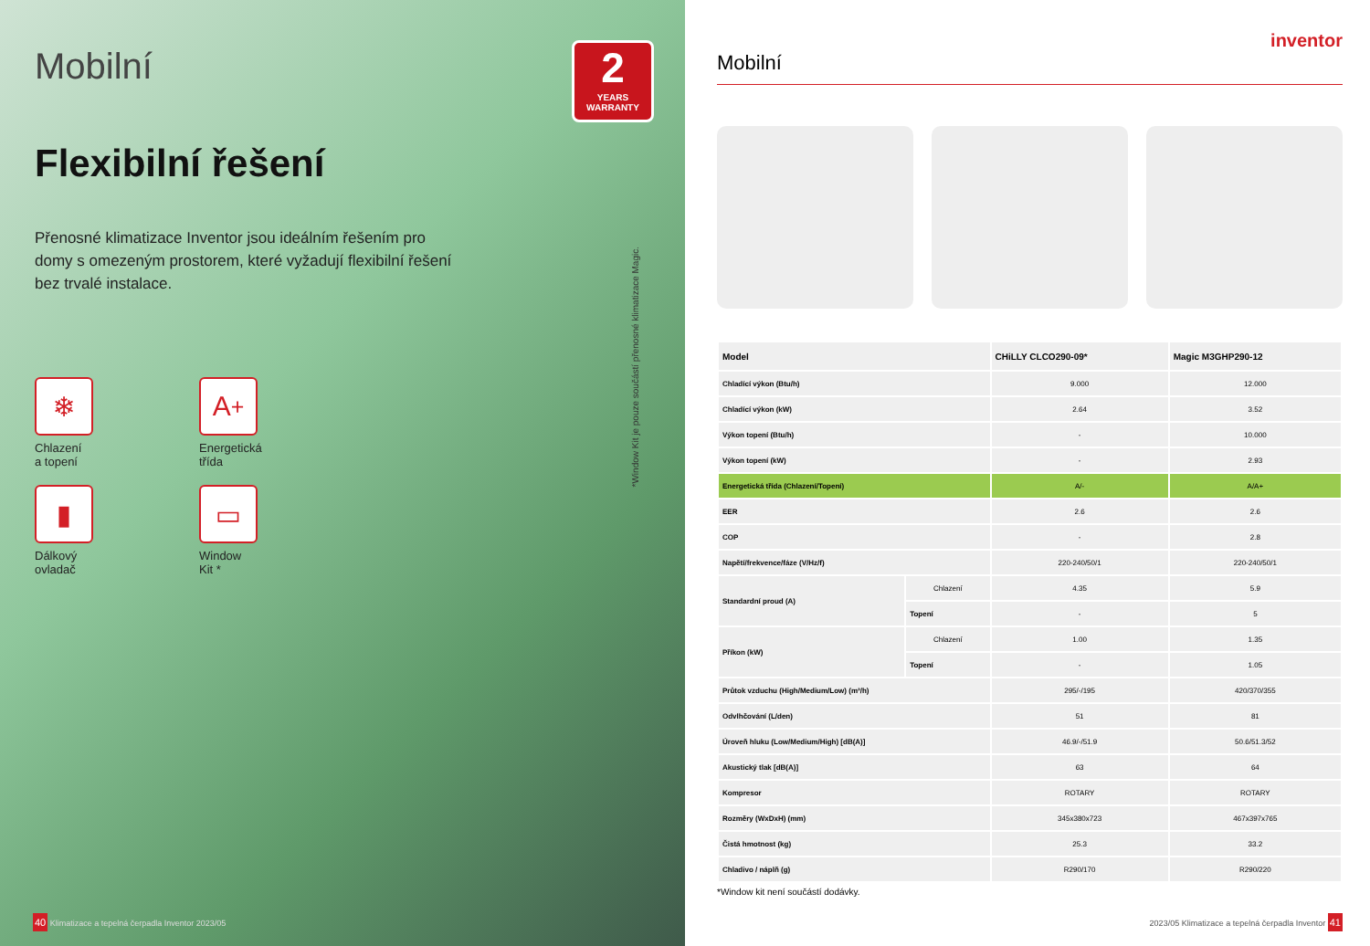Mobilní
Flexibilní řešení
Přenosné klimatizace Inventor jsou ideálním řešením pro domy s omezeným prostorem, které vyžadují flexibilní řešení bez trvalé instalace.
❄
Chlazení
a topení
A<sup>+</sup>
Energetická
třída
▮
Dálkový
ovladač
▭
Window
Kit *
2
YEARS
WARRANTY
*Window Kit je pouze součástí přenosné klimatizace Magic.
40 Klimatizace a tepelná čerpadla Inventor 2023/05
inventor
Mobilní
| Model | | CHiLLY CLCO290-09* | Magic M3GHP290-12 |
| --- | --- | --- | --- |
| Chladící výkon (Btu/h) | | 9.000 | 12.000 |
| Chladící výkon (kW) | | 2.64 | 3.52 |
| Výkon topení (Btu/h) | | - | 10.000 |
| Výkon topení (kW) | | - | 2.93 |
| Energetická třída (Chlazení/Topení) | | A/- | A/A+ |
| EER | | 2.6 | 2.6 |
| COP | | - | 2.8 |
| Napětí/frekvence/fáze (V/Hz/f) | | 220-240/50/1 | 220-240/50/1 |
| Standardní proud (A) | Chlazení | 4.35 | 5.9 |
| | Topení | - | 5 |
| Příkon (kW) | Chlazení | 1.00 | 1.35 |
| | Topení | - | 1.05 |
| Průtok vzduchu (High/Medium/Low) (m³/h) | | 295/-/195 | 420/370/355 |
| Odvlhčování (L/den) | | 51 | 81 |
| Úroveň hluku (Low/Medium/High) [dB(A)] | | 46.9/-/51.9 | 50.6/51.3/52 |
| Akustický tlak [dB(A)] | | 63 | 64 |
| Kompresor | | ROTARY | ROTARY |
| Rozměry (WxDxH) (mm) | | 345x380x723 | 467x397x765 |
| Čistá hmotnost (kg) | | 25.3 | 33.2 |
| Chladivo / náplň (g) | | R290/170 | R290/220 |
*Window kit není součástí dodávky.
2023/05 Klimatizace a tepelná čerpadla Inventor 41